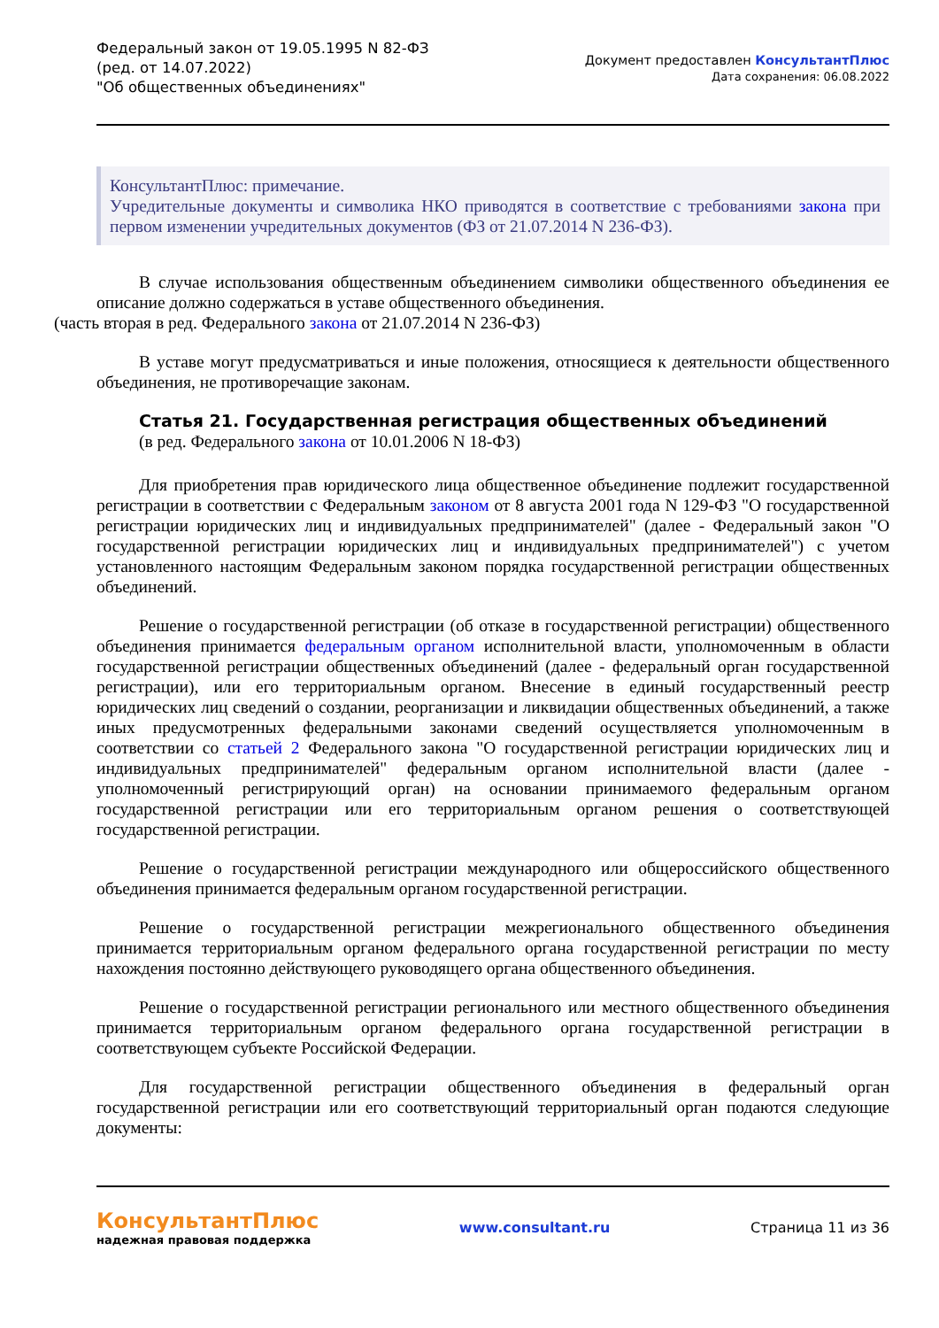Федеральный закон от 19.05.1995 N 82-ФЗ
(ред. от 14.07.2022)
"Об общественных объединениях"
Документ предоставлен КонсультантПлюс
Дата сохранения: 06.08.2022
КонсультантПлюс: примечание.
Учредительные документы и символика НКО приводятся в соответствие с требованиями закона при первом изменении учредительных документов (ФЗ от 21.07.2014 N 236-ФЗ).
В случае использования общественным объединением символики общественного объединения ее описание должно содержаться в уставе общественного объединения.
(часть вторая в ред. Федерального закона от 21.07.2014 N 236-ФЗ)
В уставе могут предусматриваться и иные положения, относящиеся к деятельности общественного объединения, не противоречащие законам.
Статья 21. Государственная регистрация общественных объединений
(в ред. Федерального закона от 10.01.2006 N 18-ФЗ)
Для приобретения прав юридического лица общественное объединение подлежит государственной регистрации в соответствии с Федеральным законом от 8 августа 2001 года N 129-ФЗ "О государственной регистрации юридических лиц и индивидуальных предпринимателей" (далее - Федеральный закон "О государственной регистрации юридических лиц и индивидуальных предпринимателей") с учетом установленного настоящим Федеральным законом порядка государственной регистрации общественных объединений.
Решение о государственной регистрации (об отказе в государственной регистрации) общественного объединения принимается федеральным органом исполнительной власти, уполномоченным в области государственной регистрации общественных объединений (далее - федеральный орган государственной регистрации), или его территориальным органом. Внесение в единый государственный реестр юридических лиц сведений о создании, реорганизации и ликвидации общественных объединений, а также иных предусмотренных федеральными законами сведений осуществляется уполномоченным в соответствии со статьей 2 Федерального закона "О государственной регистрации юридических лиц и индивидуальных предпринимателей" федеральным органом исполнительной власти (далее - уполномоченный регистрирующий орган) на основании принимаемого федеральным органом государственной регистрации или его территориальным органом решения о соответствующей государственной регистрации.
Решение о государственной регистрации международного или общероссийского общественного объединения принимается федеральным органом государственной регистрации.
Решение о государственной регистрации межрегионального общественного объединения принимается территориальным органом федерального органа государственной регистрации по месту нахождения постоянно действующего руководящего органа общественного объединения.
Решение о государственной регистрации регионального или местного общественного объединения принимается территориальным органом федерального органа государственной регистрации в соответствующем субъекте Российской Федерации.
Для государственной регистрации общественного объединения в федеральный орган государственной регистрации или его соответствующий территориальный орган подаются следующие документы:
КонсультантПлюс
надежная правовая поддержка
www.consultant.ru Страница 11 из 36